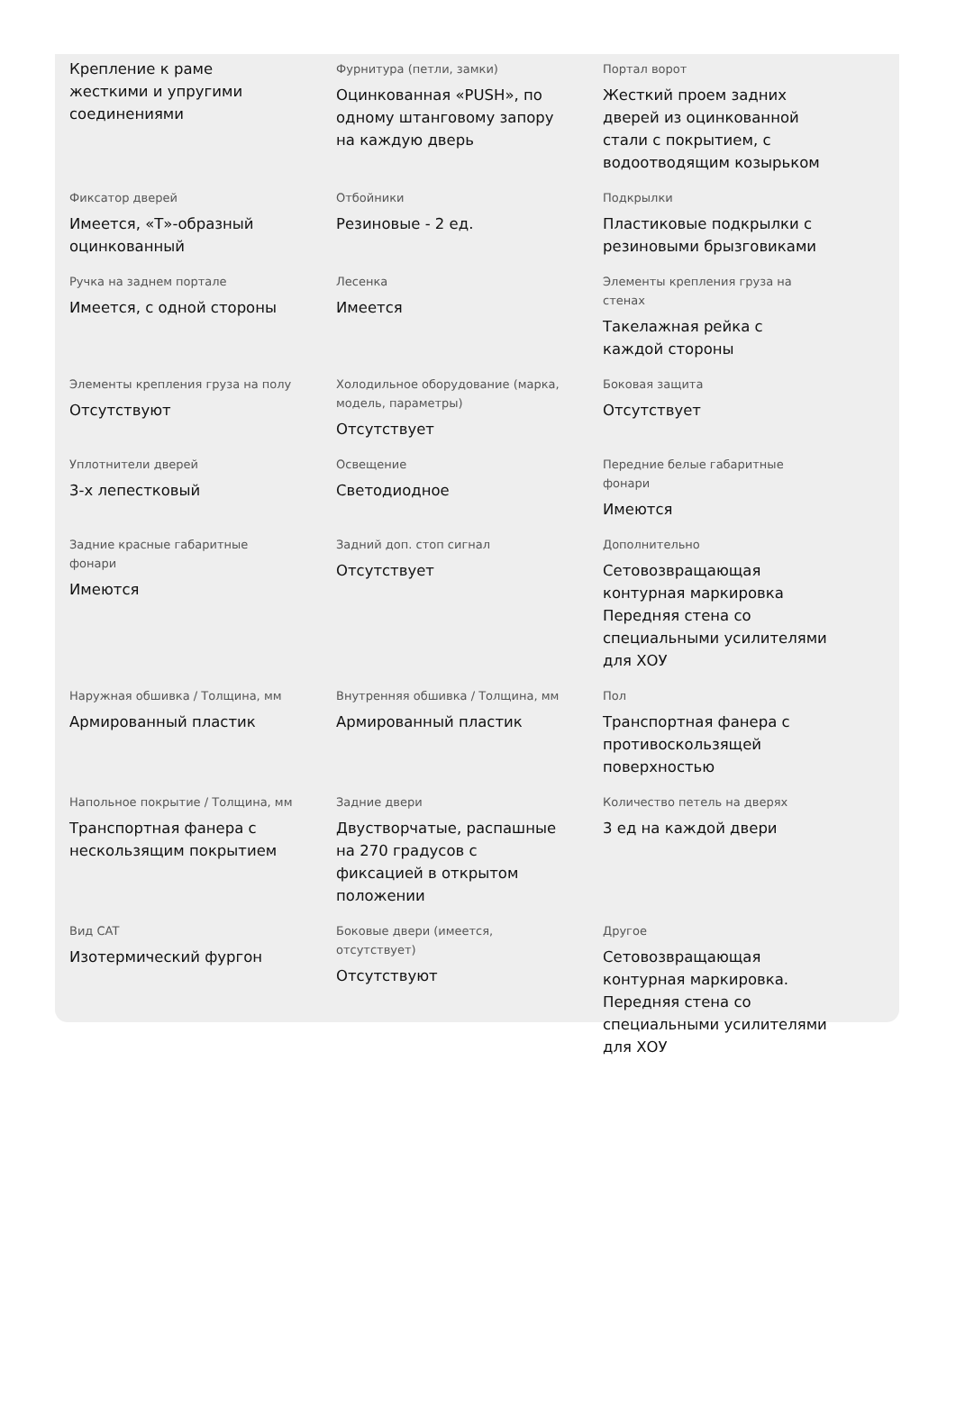Крепление к раме жесткими и упругими соединениями
Фурнитура (петли, замки)
Оцинкованная «PUSH», по одному штанговому запору на каждую дверь
Портал ворот
Жесткий проем задних дверей из оцинкованной стали с покрытием, с водоотводящим козырьком
Фиксатор дверей
Имеется, «Т»-образный оцинкованный
Отбойники
Резиновые - 2 ед.
Подкрылки
Пластиковые подкрылки с резиновыми брызговиками
Ручка на заднем портале
Имеется, с одной стороны
Лесенка
Имеется
Элементы крепления груза на стенах
Такелажная рейка с каждой стороны
Элементы крепления груза на полу
Отсутствуют
Холодильное оборудование (марка, модель, параметры)
Отсутствует
Боковая защита
Отсутствует
Уплотнители дверей
3-х лепестковый
Освещение
Светодиодное
Передние белые габаритные фонари
Имеются
Задние красные габаритные фонари
Имеются
Задний доп. стоп сигнал
Отсутствует
Дополнительно
Сетовозвращающая контурная маркировка Передняя стена со специальными усилителями для ХОУ
Наружная обшивка / Толщина, мм
Армированный пластик
Внутренняя обшивка / Толщина, мм
Армированный пластик
Пол
Транспортная фанера с противоскользящей поверхностью
Напольное покрытие / Толщина, мм
Транспортная фанера с нескользящим покрытием
Задние двери
Двустворчатые, распашные на 270 градусов с фиксацией в открытом положении
Количество петель на дверях
3 ед на каждой двери
Вид CAT
Изотермический фургон
Боковые двери (имеется, отсутствует)
Отсутствуют
Другое
Сетовозвращающая контурная маркировка. Передняя стена со специальными усилителями для ХОУ